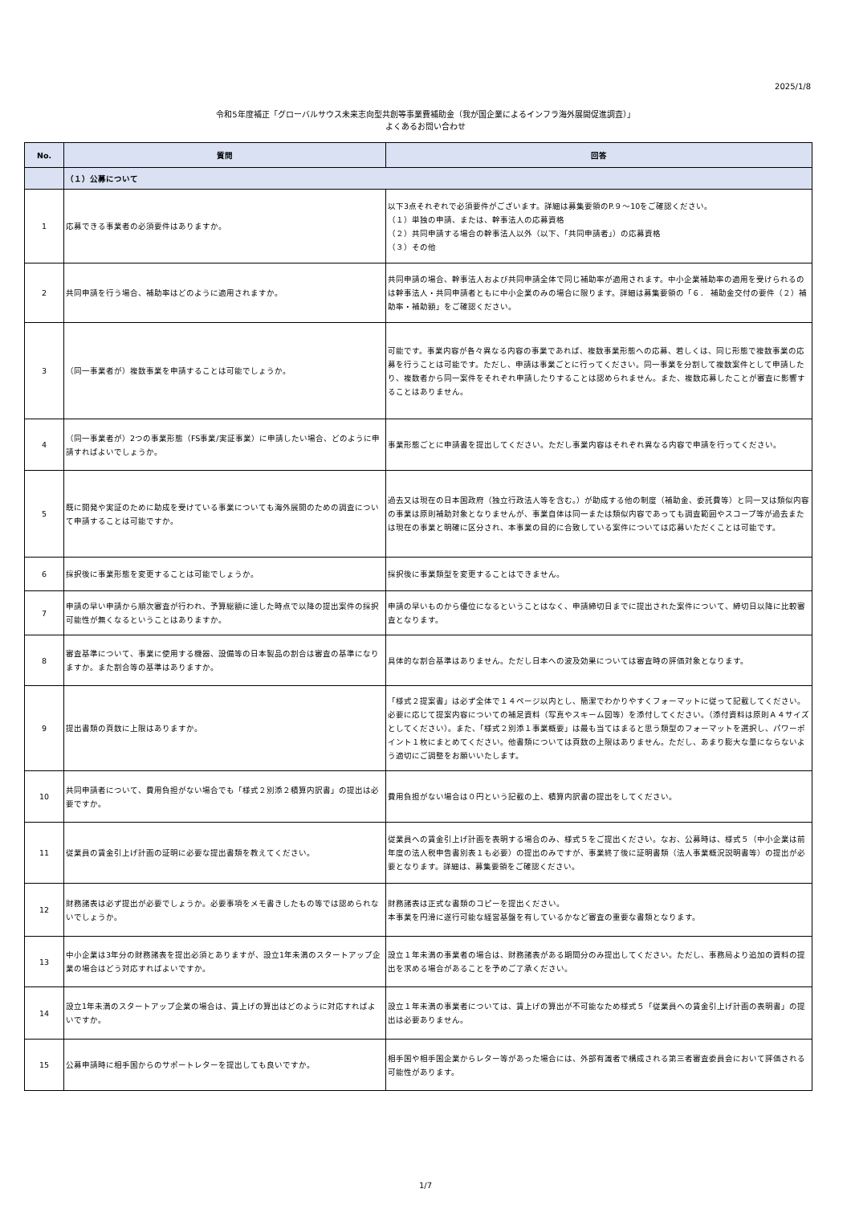2025/1/8
令和5年度補正「グローバルサウス未来志向型共創等事業費補助金（我が国企業によるインフラ海外展開促進調査）」
よくあるお問い合わせ
| No. | 質問 | 回答 |
| --- | --- | --- |
| | （１）公募について | |
| 1 | 応募できる事業者の必須要件はありますか。 | 以下3点それぞれで必須要件がございます。詳細は募集要領のP.９～10をご確認ください。 （１）単独の申請、または、幹事法人の応募資格 （２）共同申請する場合の幹事法人以外（以下、「共同申請者」）の応募資格 （３）その他 |
| 2 | 共同申請を行う場合、補助率はどのように適用されますか。 | 共同申請の場合、幹事法人および共同申請全体で同じ補助率が適用されます。中小企業補助率の適用を受けられるのは幹事法人・共同申請者ともに中小企業のみの場合に限ります。詳細は募集要領の「６． 補助金交付の要件（２）補助率・補助額」をご確認ください。 |
| 3 | （同一事業者が）複数事業を申請することは可能でしょうか。 | 可能です。事業内容が各々異なる内容の事業であれば、複数事業形態への応募、若しくは、同じ形態で複数事業の応募を行うことは可能です。ただし、申請は事業ごとに行ってください。同一事業を分割して複数案件として申請したり、複数者から同一案件をそれぞれ申請したりすることは認められません。また、複数応募したことが審査に影響することはありません。 |
| 4 | （同一事業者が）2つの事業形態（FS事業/実証事業）に申請したい場合、どのように申請すればよいでしょうか。 | 事業形態ごとに申請書を提出してください。ただし事業内容はそれぞれ異なる内容で申請を行ってください。 |
| 5 | 既に開発や実証のために助成を受けている事業についても海外展開のための調査について申請することは可能ですか。 | 過去又は現在の日本国政府（独立行政法人等を含む。）が助成する他の制度（補助金、委託費等）と同一又は類似内容の事業は原則補助対象となりませんが、事業自体は同一または類似内容であっても調査範囲やスコープ等が過去または現在の事業と明確に区分され、本事業の目的に合致している案件については応募いただくことは可能です。 |
| 6 | 採択後に事業形態を変更することは可能でしょうか。 | 採択後に事業類型を変更することはできません。 |
| 7 | 申請の早い申請から順次審査が行われ、予算総額に達した時点で以降の提出案件の採択可能性が無くなるということはありますか。 | 申請の早いものから優位になるということはなく、申請締切日までに提出された案件について、締切日以降に比較審査となります。 |
| 8 | 審査基準について、事業に使用する機器、設備等の日本製品の割合は審査の基準になりますか。また割合等の基準はありますか。 | 具体的な割合基準はありません。ただし日本への波及効果については審査時の評価対象となります。 |
| 9 | 提出書類の頁数に上限はありますか。 | 「様式２提案書」は必ず全体で１４ページ以内とし、簡潔でわかりやすくフォーマットに従って記載してください。必要に応じて提案内容についての補足資料（写真やスキーム図等）を添付してください。（添付資料は原則Ａ４サイズとしてください）。また、「様式２別添１事業概要」は最も当てはまると思う類型のフォーマットを選択し、パワーポイント１枚にまとめてください。他書類については頁数の上限はありません。ただし、あまり膨大な量にならないよう適切にご調整をお願いいたします。 |
| 10 | 共同申請者について、費用負担がない場合でも「様式２別添２積算内訳書」の提出は必要ですか。 | 費用負担がない場合は０円という記載の上、積算内訳書の提出をしてください。 |
| 11 | 従業員の賃金引上げ計画の証明に必要な提出書類を教えてください。 | 従業員への賃金引上げ計画を表明する場合のみ、様式５をご提出ください。なお、公募時は、様式５（中小企業は前年度の法人税申告書別表１も必要）の提出のみですが、事業終了後に証明書類（法人事業概況説明書等）の提出が必要となります。詳細は、募集要領をご確認ください。 |
| 12 | 財務諸表は必ず提出が必要でしょうか。必要事項をメモ書きしたもの等では認められないでしょうか。 | 財務諸表は正式な書類のコピーを提出ください。 本事業を円滑に遂行可能な経営基盤を有しているかなど審査の重要な書類となります。 |
| 13 | 中小企業は3年分の財務諸表を提出必須とありますが、設立1年未満のスタートアップ企業の場合はどう対応すればよいですか。 | 設立１年未満の事業者の場合は、財務諸表がある期間分のみ提出してください。ただし、事務局より追加の資料の提出を求める場合があることを予めご了承ください。 |
| 14 | 設立1年未満のスタートアップ企業の場合は、賃上げの算出はどのように対応すればよいですか。 | 設立１年未満の事業者については、賃上げの算出が不可能なため様式５「従業員への賃金引上げ計画の表明書」の提出は必要ありません。 |
| 15 | 公募申請時に相手国からのサポートレターを提出しても良いですか。 | 相手国や相手国企業からレター等があった場合には、外部有識者で構成される第三者審査委員会において評価される可能性があります。 |
1/7